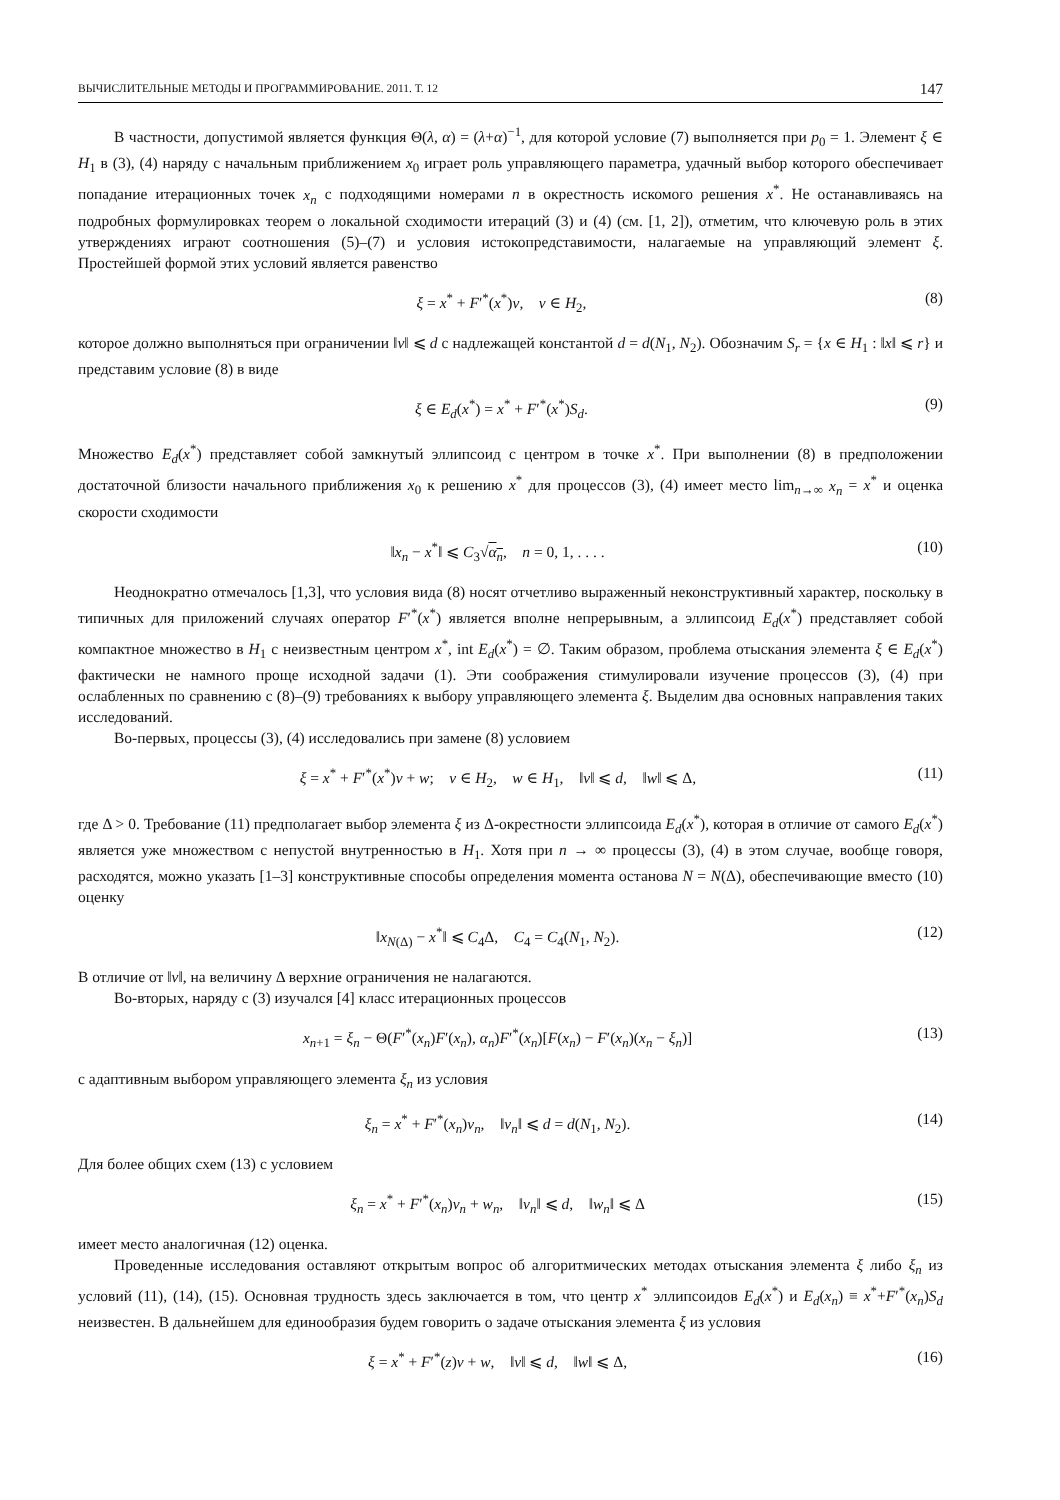ВЫЧИСЛИТЕЛЬНЫЕ МЕТОДЫ И ПРОГРАММИРОВАНИЕ. 2011. Т. 12 147
В частности, допустимой является функция Θ(λ, α) = (λ+α)<sup>−1</sup>, для которой условие (7) выполняется при p<sub>0</sub> = 1. Элемент ξ ∈ H<sub>1</sub> в (3), (4) наряду с начальным приближением x<sub>0</sub> играет роль управляющего параметра, удачный выбор которого обеспечивает попадание итерационных точек x<sub>n</sub> с подходящими номерами n в окрестность искомого решения x<sup>*</sup>. Не останавливаясь на подробных формулировках теорем о локальной сходимости итераций (3) и (4) (см. [1, 2]), отметим, что ключевую роль в этих утверждениях играют соотношения (5)–(7) и условия истокопредставимости, налагаемые на управляющий элемент ξ. Простейшей формой этих условий является равенство
ξ = x<sup>*</sup> + F′<sup>*</sup>(x<sup>*</sup>)v, v ∈ H<sub>2</sub>, (8)
которое должно выполняться при ограничении ‖v‖ ⩽ d с надлежащей константой d = d(N<sub>1</sub>, N<sub>2</sub>). Обозначим S<sub>r</sub> = {x ∈ H<sub>1</sub> : ‖x‖ ⩽ r} и представим условие (8) в виде
ξ ∈ E<sub>d</sub>(x<sup>*</sup>) = x<sup>*</sup> + F′<sup>*</sup>(x<sup>*</sup>)S<sub>d</sub>. (9)
Множество E<sub>d</sub>(x<sup>*</sup>) представляет собой замкнутый эллипсоид с центром в точке x<sup>*</sup>. При выполнении (8) в предположении достаточной близости начального приближения x<sub>0</sub> к решению x<sup>*</sup> для процессов (3), (4) имеет место lim<sub>n→∞</sub> x<sub>n</sub> = x<sup>*</sup> и оценка скорости сходимости
‖x<sub>n</sub> − x<sup>*</sup>‖ ⩽ C<sub>3</sub>√α<sub>n</sub>, n = 0, 1, . . . . (10)
Неоднократно отмечалось [1,3], что условия вида (8) носят отчетливо выраженный неконструктивный характер, поскольку в типичных для приложений случаях оператор F′<sup>*</sup>(x<sup>*</sup>) является вполне непрерывным, а эллипсоид E<sub>d</sub>(x<sup>*</sup>) представляет собой компактное множество в H<sub>1</sub> с неизвестным центром x<sup>*</sup>, int E<sub>d</sub>(x<sup>*</sup>) = ∅. Таким образом, проблема отыскания элемента ξ ∈ E<sub>d</sub>(x<sup>*</sup>) фактически не намного проще исходной задачи (1). Эти соображения стимулировали изучение процессов (3), (4) при ослабленных по сравнению с (8)–(9) требованиях к выбору управляющего элемента ξ. Выделим два основных направления таких исследований.
Во-первых, процессы (3), (4) исследовались при замене (8) условием
ξ = x<sup>*</sup> + F′<sup>*</sup>(x<sup>*</sup>)v + w; v ∈ H<sub>2</sub>, w ∈ H<sub>1</sub>, ‖v‖ ⩽ d, ‖w‖ ⩽ Δ, (11)
где Δ > 0. Требование (11) предполагает выбор элемента ξ из Δ-окрестности эллипсоида E<sub>d</sub>(x<sup>*</sup>), которая в отличие от самого E<sub>d</sub>(x<sup>*</sup>) является уже множеством с непустой внутренностью в H<sub>1</sub>. Хотя при n → ∞ процессы (3), (4) в этом случае, вообще говоря, расходятся, можно указать [1–3] конструктивные способы определения момента останова N = N(Δ), обеспечивающие вместо (10) оценку
‖x<sub>N(Δ)</sub> − x<sup>*</sup>‖ ⩽ C<sub>4</sub>Δ, C<sub>4</sub> = C<sub>4</sub>(N<sub>1</sub>, N<sub>2</sub>). (12)
В отличие от ‖v‖, на величину Δ верхние ограничения не налагаются.
Во-вторых, наряду с (3) изучался [4] класс итерационных процессов
x<sub>n+1</sub> = ξ<sub>n</sub> − Θ(F′<sup>*</sup>(x<sub>n</sub>)F′(x<sub>n</sub>), α<sub>n</sub>)F′<sup>*</sup>(x<sub>n</sub>)[F(x<sub>n</sub>) − F′(x<sub>n</sub>)(x<sub>n</sub> − ξ<sub>n</sub>)] (13)
с адаптивным выбором управляющего элемента ξ<sub>n</sub> из условия
ξ<sub>n</sub> = x<sup>*</sup> + F′<sup>*</sup>(x<sub>n</sub>)v<sub>n</sub>, ‖v<sub>n</sub>‖ ⩽ d = d(N<sub>1</sub>, N<sub>2</sub>). (14)
Для более общих схем (13) с условием
ξ<sub>n</sub> = x<sup>*</sup> + F′<sup>*</sup>(x<sub>n</sub>)v<sub>n</sub> + w<sub>n</sub>, ‖v<sub>n</sub>‖ ⩽ d, ‖w<sub>n</sub>‖ ⩽ Δ (15)
имеет место аналогичная (12) оценка.
Проведенные исследования оставляют открытым вопрос об алгоритмических методах отыскания элемента ξ либо ξ<sub>n</sub> из условий (11), (14), (15). Основная трудность здесь заключается в том, что центр x<sup>*</sup> эллипсоидов E<sub>d</sub>(x<sup>*</sup>) и E<sub>d</sub>(x<sub>n</sub>) ≡ x<sup>*</sup>+F′<sup>*</sup>(x<sub>n</sub>)S<sub>d</sub> неизвестен. В дальнейшем для единообразия будем говорить о задаче отыскания элемента ξ из условия
ξ = x<sup>*</sup> + F′<sup>*</sup>(z)v + w, ‖v‖ ⩽ d, ‖w‖ ⩽ Δ, (16)